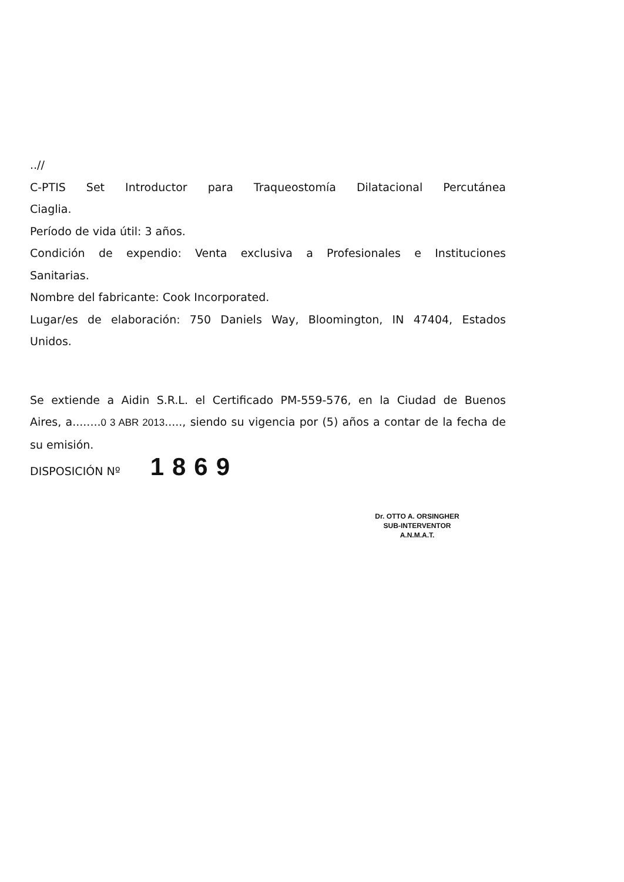..//
C-PTIS Set Introductor para Traqueostomía Dilatacional Percutánea
Ciaglia.
Período de vida útil: 3 años.
Condición de expendio: Venta exclusiva a Profesionales e Instituciones
Sanitarias.
Nombre del fabricante: Cook Incorporated.
Lugar/es de elaboración: 750 Daniels Way, Bloomington, IN 47404, Estados
Unidos.
Se extiende a Aidin S.R.L. el Certificado PM-559-576, en la Ciudad de Buenos
Aires, a........0 3 ABR 2013....., siendo su vigencia por (5) años a contar de la fecha de
su emisión.
DISPOSICIÓN Nº 1869
Dr. OTTO A. ORSINGHER
SUB-INTERVENTOR
A.N.M.A.T.